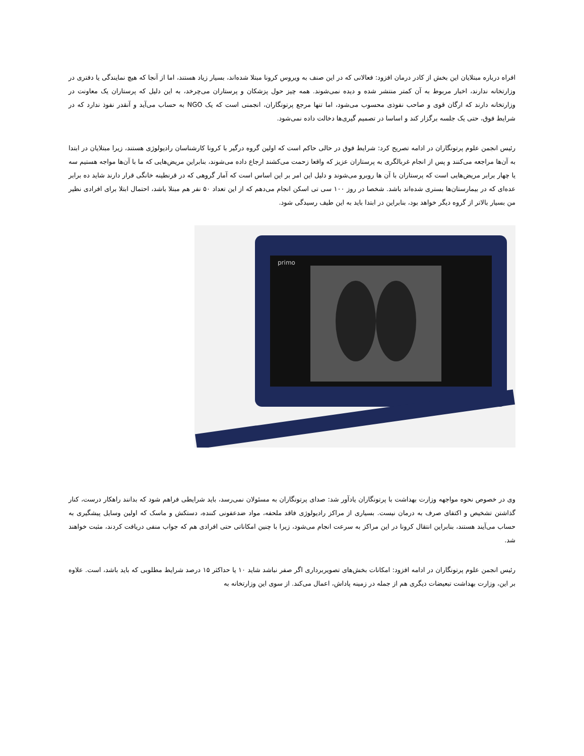افراه درباره مبتلایان این بخش از کادر درمان افزود: فعالانی که در این صنف به ویروس کرونا مبتلا شده‌اند، بسیار زیاد هستند، اما از آنجا که هیچ نمایندگی یا دفتری در وزارتخانه ندارند، اخبار مربوط به آن کمتر منتشر شده و دیده نمی‌شوند. همه چیز حول پزشکان و پرستاران می‌چرخد، به این دلیل که پرستاران یک معاونت در وزارتخانه دارند که ارگان قوی و صاحب نفوذی محسوب می‌شود، اما تنها مرجع پرتونگاران، انجمنی است که یک NGO به حساب می‌آید و آنقدر نفوذ ندارد که در شرایط فوق، حتی یک جلسه برگزار کند و اساسا در تصمیم گیری‌ها دخالت داده نمی‌شود.
رئیس انجمن علوم پرتونگاران در ادامه تصریح کرد: شرایط فوق در حالی حاکم است که اولین گروه درگیر با کرونا کارشناسان رادیولوژی هستند، زیرا مبتلایان در ابتدا به آن‌ها مراجعه می‌کنند و پس از انجام غربالگری به پرستاران عزیز که واقعا زحمت می‌کشند ارجاع داده می‌شوند، بنابراین مریض‌هایی که ما با آن‌ها مواجه هستیم سه یا چهار برابر مریض‌هایی است که پرستاران با آن ها روبرو می‌شوند و دلیل این امر بر این اساس است که آمار گروهی که در قرنطینه خانگی قرار دارند شاید ده برابر عده‌ای که در بیمارستان‌ها بستری شده‌اند باشد. شخصا در روز ۱۰۰ سی تی اسکن انجام می‌دهم که از این تعداد ۵۰ نفر هم مبتلا باشد، احتمال ابتلا برای افرادی نظیر من بسیار بالاتر از گروه دیگر خواهد بود، بنابراین در ابتدا باید به این طیف رسیدگی شود.
primo
وی در خصوص نحوه مواجهه وزارت بهداشت با پرتونگاران یادآور شد: صدای پرتونگاران به مسئولان نمی‌رسد، باید شرایطی فراهم شود که بدانند راهکار درست، کنار گذاشتن تشخیص و اکتفای صرف به درمان نیست. بسیاری از مراکز رادیولوژی فاقد ملحفه، مواد ضدعفونی کننده، دستکش و ماسک که اولین وسایل پیشگیری به حساب می‌آیند هستند، بنابراین انتقال کرونا در این مراکز به سرعت انجام می‌شود، زیرا با چنین امکاناتی حتی افرادی هم که جواب منفی دریافت کردند، مثبت خواهند شد.
رئیس انجمن علوم پرتونگاران در ادامه افزود: امکانات بخش‌های تصویربرداری اگر صفر نباشد شاید ۱۰ یا حداکثر ۱۵ درصد شرایط مطلوبی که باید باشد، است. علاوه بر این، وزارت بهداشت تبعیضات دیگری هم از جمله در زمینه پاداش، اعمال می‌کند. از سوی این وزارتخانه به